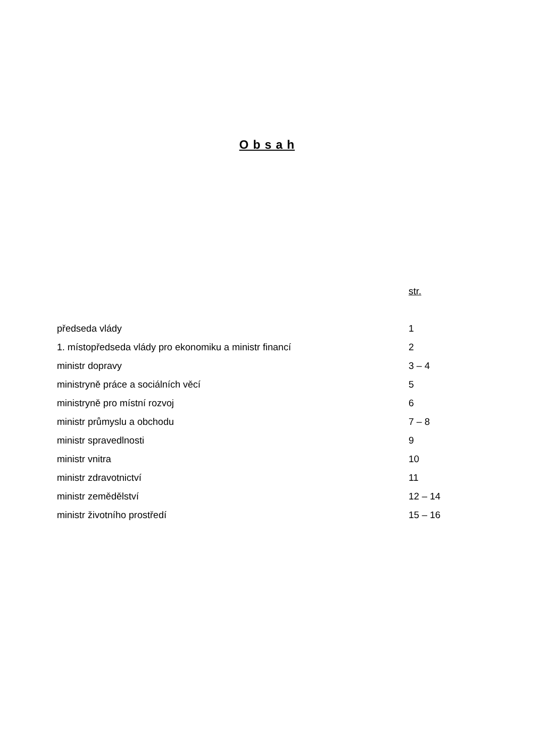O b s a h
| | str. |
| předseda vlády | 1 |
| 1. místopředseda vlády pro ekonomiku a ministr financí | 2 |
| ministr dopravy | 3 – 4 |
| ministryně práce a sociálních věcí | 5 |
| ministryně pro místní rozvoj | 6 |
| ministr průmyslu a obchodu | 7 – 8 |
| ministr spravedlnosti | 9 |
| ministr vnitra | 10 |
| ministr zdravotnictví | 11 |
| ministr zemědělství | 12 – 14 |
| ministr životního prostředí | 15 – 16 |